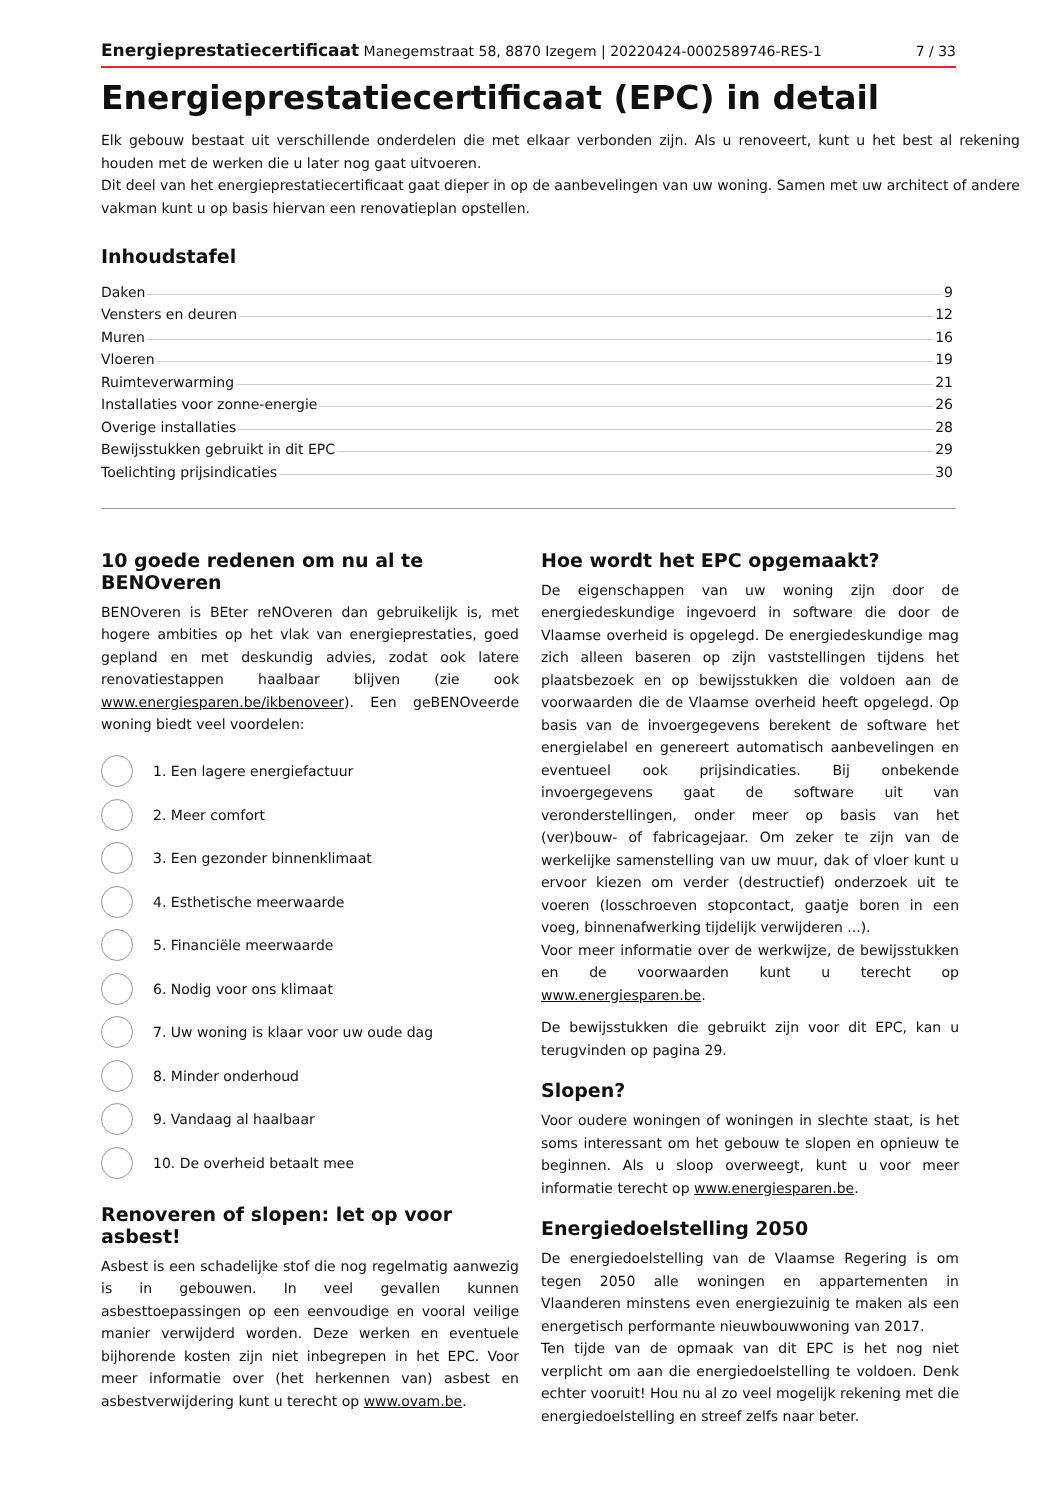Energieprestatiecertificaat Manegemstraat 58, 8870 Izegem | 20220424-0002589746-RES-1 7 / 33
Energieprestatiecertificaat (EPC) in detail
Elk gebouw bestaat uit verschillende onderdelen die met elkaar verbonden zijn. Als u renoveert, kunt u het best al rekening houden met de werken die u later nog gaat uitvoeren.
Dit deel van het energieprestatiecertificaat gaat dieper in op de aanbevelingen van uw woning. Samen met uw architect of andere vakman kunt u op basis hiervan een renovatieplan opstellen.
Inhoudstafel
Daken 9
Vensters en deuren 12
Muren 16
Vloeren 19
Ruimteverwarming 21
Installaties voor zonne-energie 26
Overige installaties 28
Bewijsstukken gebruikt in dit EPC 29
Toelichting prijsindicaties 30
10 goede redenen om nu al te BENOveren
BENOveren is BEter reNOveren dan gebruikelijk is, met hogere ambities op het vlak van energieprestaties, goed gepland en met deskundig advies, zodat ook latere renovatiestappen haalbaar blijven (zie ook www.energiesparen.be/ikbenoveer). Een geBENOveerde woning biedt veel voordelen:
1. Een lagere energiefactuur
2. Meer comfort
3. Een gezonder binnenklimaat
4. Esthetische meerwaarde
5. Financiële meerwaarde
6. Nodig voor ons klimaat
7. Uw woning is klaar voor uw oude dag
8. Minder onderhoud
9. Vandaag al haalbaar
10. De overheid betaalt mee
Renoveren of slopen: let op voor asbest!
Asbest is een schadelijke stof die nog regelmatig aanwezig is in gebouwen. In veel gevallen kunnen asbesttoepassingen op een eenvoudige en vooral veilige manier verwijderd worden. Deze werken en eventuele bijhorende kosten zijn niet inbegrepen in het EPC. Voor meer informatie over (het herkennen van) asbest en asbestverwijdering kunt u terecht op www.ovam.be.
Hoe wordt het EPC opgemaakt?
De eigenschappen van uw woning zijn door de energiedeskundige ingevoerd in software die door de Vlaamse overheid is opgelegd. De energiedeskundige mag zich alleen baseren op zijn vaststellingen tijdens het plaatsbezoek en op bewijsstukken die voldoen aan de voorwaarden die de Vlaamse overheid heeft opgelegd. Op basis van de invoergegevens berekent de software het energielabel en genereert automatisch aanbevelingen en eventueel ook prijsindicaties. Bij onbekende invoergegevens gaat de software uit van veronderstellingen, onder meer op basis van het (ver)bouw- of fabricagejaar. Om zeker te zijn van de werkelijke samenstelling van uw muur, dak of vloer kunt u ervoor kiezen om verder (destructief) onderzoek uit te voeren (losschroeven stopcontact, gaatje boren in een voeg, binnenafwerking tijdelijk verwijderen ...).
Voor meer informatie over de werkwijze, de bewijsstukken en de voorwaarden kunt u terecht op www.energiesparen.be.
De bewijsstukken die gebruikt zijn voor dit EPC, kan u terugvinden op pagina 29.
Slopen?
Voor oudere woningen of woningen in slechte staat, is het soms interessant om het gebouw te slopen en opnieuw te beginnen. Als u sloop overweegt, kunt u voor meer informatie terecht op www.energiesparen.be.
Energiedoelstelling 2050
De energiedoelstelling van de Vlaamse Regering is om tegen 2050 alle woningen en appartementen in Vlaanderen minstens even energiezuinig te maken als een energetisch performante nieuwbouwwoning van 2017.
Ten tijde van de opmaak van dit EPC is het nog niet verplicht om aan die energiedoelstelling te voldoen. Denk echter vooruit! Hou nu al zo veel mogelijk rekening met die energiedoelstelling en streef zelfs naar beter.